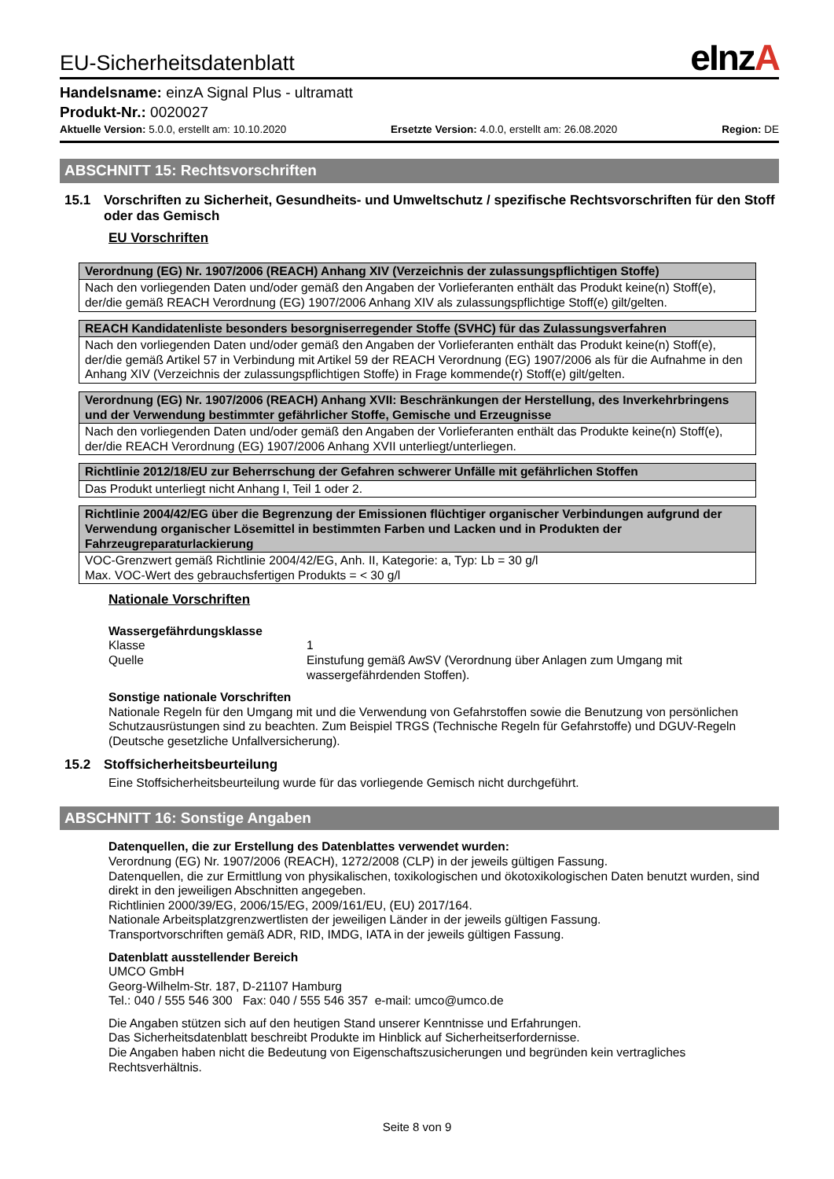EU-Sicherheitsdatenblatt
eInzA
Handelsname: einzA Signal Plus - ultramatt
Produkt-Nr.: 0020027
Aktuelle Version: 5.0.0, erstellt am: 10.10.2020 Ersetzte Version: 4.0.0, erstellt am: 26.08.2020 Region: DE
ABSCHNITT 15: Rechtsvorschriften
15.1 Vorschriften zu Sicherheit, Gesundheits- und Umweltschutz / spezifische Rechtsvorschriften für den Stoff oder das Gemisch
EU Vorschriften
| Verordnung (EG) Nr. 1907/2006 (REACH) Anhang XIV (Verzeichnis der zulassungspflichtigen Stoffe) |
| --- |
| Nach den vorliegenden Daten und/oder gemäß den Angaben der Vorlieferanten enthält das Produkt keine(n) Stoff(e), der/die gemäß REACH Verordnung (EG) 1907/2006 Anhang XIV als zulassungspflichtige Stoff(e) gilt/gelten. |
| REACH Kandidatenliste besonders besorgniserregender Stoffe (SVHC) für das Zulassungsverfahren |
| --- |
| Nach den vorliegenden Daten und/oder gemäß den Angaben der Vorlieferanten enthält das Produkt keine(n) Stoff(e), der/die gemäß Artikel 57 in Verbindung mit Artikel 59 der REACH Verordnung (EG) 1907/2006 als für die Aufnahme in den Anhang XIV (Verzeichnis der zulassungspflichtigen Stoffe) in Frage kommende(r) Stoff(e) gilt/gelten. |
| Verordnung (EG) Nr. 1907/2006 (REACH) Anhang XVII: Beschränkungen der Herstellung, des Inverkehrbringens und der Verwendung bestimmter gefährlicher Stoffe, Gemische und Erzeugnisse |
| --- |
| Nach den vorliegenden Daten und/oder gemäß den Angaben der Vorlieferanten enthält das Produkte keine(n) Stoff(e), der/die REACH Verordnung (EG) 1907/2006 Anhang XVII unterliegt/unterliegen. |
| Richtlinie 2012/18/EU zur Beherrschung der Gefahren schwerer Unfälle mit gefährlichen Stoffen |
| --- |
| Das Produkt unterliegt nicht Anhang I, Teil 1 oder 2. |
| Richtlinie 2004/42/EG über die Begrenzung der Emissionen flüchtiger organischer Verbindungen aufgrund der Verwendung organischer Lösemittel in bestimmten Farben und Lacken und in Produkten der Fahrzeugreparaturlackierung |
| --- |
| VOC-Grenzwert gemäß Richtlinie 2004/42/EG, Anh. II, Kategorie: a, Typ: Lb = 30 g/l Max. VOC-Wert des gebrauchsfertigen Produkts = < 30 g/l |
Nationale Vorschriften
Wassergefährdungsklasse
| Klasse | 1 |
| Quelle | Einstufung gemäß AwSV (Verordnung über Anlagen zum Umgang mit wassergefährdenden Stoffen). |
Sonstige nationale Vorschriften
Nationale Regeln für den Umgang mit und die Verwendung von Gefahrstoffen sowie die Benutzung von persönlichen Schutzausrüstungen sind zu beachten. Zum Beispiel TRGS (Technische Regeln für Gefahrstoffe) und DGUV-Regeln (Deutsche gesetzliche Unfallversicherung).
15.2 Stoffsicherheitsbeurteilung
Eine Stoffsicherheitsbeurteilung wurde für das vorliegende Gemisch nicht durchgeführt.
ABSCHNITT 16: Sonstige Angaben
Datenquellen, die zur Erstellung des Datenblattes verwendet wurden:
Verordnung (EG) Nr. 1907/2006 (REACH), 1272/2008 (CLP) in der jeweils gültigen Fassung.
Datenquellen, die zur Ermittlung von physikalischen, toxikologischen und ökotoxikologischen Daten benutzt wurden, sind direkt in den jeweiligen Abschnitten angegeben.
Richtlinien 2000/39/EG, 2006/15/EG, 2009/161/EU, (EU) 2017/164.
Nationale Arbeitsplatzgrenzwertlisten der jeweiligen Länder in der jeweils gültigen Fassung.
Transportvorschriften gemäß ADR, RID, IMDG, IATA in der jeweils gültigen Fassung.
Datenblatt ausstellender Bereich
UMCO GmbH
Georg-Wilhelm-Str. 187, D-21107 Hamburg
Tel.: 040 / 555 546 300 Fax: 040 / 555 546 357 e-mail: umco@umco.de
Die Angaben stützen sich auf den heutigen Stand unserer Kenntnisse und Erfahrungen.
Das Sicherheitsdatenblatt beschreibt Produkte im Hinblick auf Sicherheitserfordernisse.
Die Angaben haben nicht die Bedeutung von Eigenschaftszusicherungen und begründen kein vertragliches Rechtsverhältnis.
Seite 8 von 9